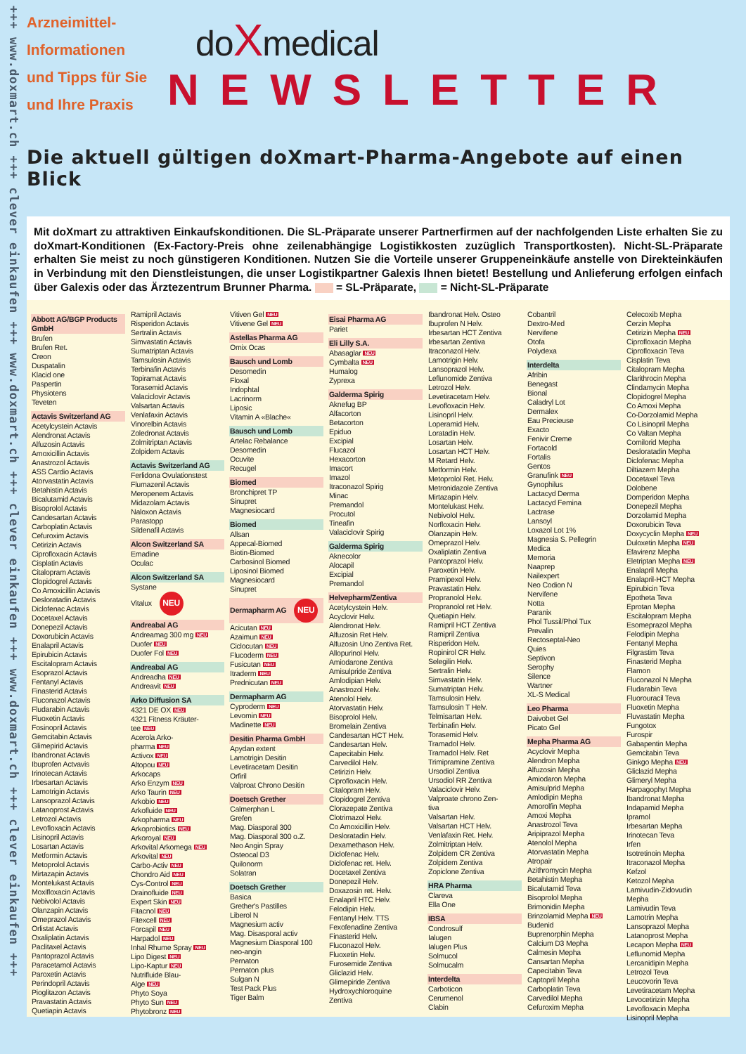+++ www.doxmart.ch +++ clever einkaufen +++ www.doxmart.ch +++ clever einkaufen +++ www.doxmart.ch +++ clever einkaufen +++
Arzneimittel-
Informationen
und Tipps für Sie
und Ihre Praxis
doXmedical
NEWSLETTER
Die aktuell gültigen doXmart-Pharma-Angebote auf einen Blick
Mit doXmart zu attraktiven Einkaufskonditionen. Die SL-Präparate unserer Partnerfirmen auf der nachfolgenden Liste erhalten Sie zu doXmart-Konditionen (Ex-Factory-Preis ohne zeilenabhängige Logistikkosten zuzüglich Transportkosten). Nicht-SL-Präparate erhalten Sie meist zu noch günstigeren Konditionen. Nutzen Sie die Vorteile unserer Gruppeneinkäufe anstelle von Direkteinkäufen in Verbindung mit den Dienstleistungen, die unser Logistikpartner Galexis Ihnen bietet! Bestellung und Anlieferung erfolgen einfach über Galexis oder das Ärztezentrum Brunner Pharma. = SL-Präparate, = Nicht-SL-Präparate
Abbott AG/BGP Products GmbH
Brufen
Brufen Ret.
Creon
Duspatalin
Klacid one
Paspertin
Physiotens
Teveten
Actavis Switzerland AG
Acetylcystein Actavis
Alendronat Actavis
Alfuzosin Actavis
Amoxicillin Actavis
Anastrozol Actavis
ASS Cardio Actavis
Atorvastatin Actavis
Betahistin Actavis
Bicalutamid Actavis
Bisoprolol Actavis
Candesartan Actavis
Carboplatin Actavis
Cefuroxim Actavis
Cetirizin Actavis
Ciprofloxacin Actavis
Cisplatin Actavis
Citalopram Actavis
Clopidogrel Actavis
Co Amoxicillin Actavis
Desloratadin Actavis
Diclofenac Actavis
Docetaxel Actavis
Donepezil Actavis
Doxorubicin Actavis
Enalapril Actavis
Epirubicin Actavis
Escitalopram Actavis
Esoprazol Actavis
Fentanyl Actavis
Finasterid Actavis
Fluconazol Actavis
Fludarabin Actavis
Fluoxetin Actavis
Fosinopril Actavis
Gemcitabin Actavis
Glimepirid Actavis
Ibandronat Actavis
Ibuprofen Actvavis
Irinotecan Actavis
Irbesartan Actavis
Lamotrigin Actavis
Lansoprazol Actavis
Latanoprost Actavis
Letrozol Actavis
Levofloxacin Actavis
Lisinopril Actavis
Losartan Actavis
Metformin Actavis
Metoprolol Actavis
Mirtazapin Actavis
Montelukast Actavis
Moxifloxacin Actavis
Nebivolol Actavis
Olanzapin Actavis
Omeprazol Actavis
Orlistat Actavis
Oxaliplatin Actavis
Paclitaxel Actavis
Pantoprazol Actavis
Paracetamol Actavis
Paroxetin Actavis
Perindopril Actavis
Pioglitazon Actavis
Pravastatin Actavis
Quetiapin Actavis
Ramipril Actavis
Risperidon Actavis
Sertralin Actavis
Simvastatin Actavis
Sumatriptan Actavis
Tamsulosin Actavis
Terbinafin Actavis
Topiramat Actavis
Torasemid Actavis
Valaciclovir Actavis
Valsartan Actavis
Venlafaxin Actavis
Vinorelbin Actavis
Zoledronat Actavis
Zolmitriptan Actavis
Zolpidem Actavis
Actavis Switzerland AG
Ferlidona Ovulationstest
Flumazenil Actavis
Meropenem Actavis
Midazolam Actavis
Naloxon Actavis
Parastopp
Sildenafil Actavis
Alcon Switzerland SA
Emadine
Oculac
Alcon Switzerland SA
Systane
Vitalux NEU
Andreabal AG
Andreamag 300 mg NEU
Duofer NEU
Duofer Fol NEU
Andreabal AG
Andreadha NEU
Andreavit NEU
Arko Diffusion SA
4321 DE OX NEU
4321 Fitness Kräuter-
tee NEU
Acerola Arko-
pharma NEU
Activox NEU
Altopou NEU
Arkocaps
Arko Enzym NEU
Arko Taurin NEU
Arkobio NEU
Arkofluide NEU
Arkopharma NEU
Arkoprobiotics NEU
Arkoroyal NEU
Arkovital Arkomega NEU
Arkovital NEU
Carbo-Activ NEU
Chondro Aid NEU
Cys-Control NEU
Drainofluide NEU
Expert Skin NEU
Fitacnol NEU
Fitexcell NEU
Forcapil NEU
Harpadol NEU
Inhal Rhume Spray NEU
Lipo Digest NEU
Lipo-Kaptur NEU
Nutrifluide Blau-
Alge NEU
Phyto Soya
Phyto Sun NEU
Phytobronz NEU
Vitiven Gel NEU
Vitivene Gel NEU
Astellas Pharma AG
Omix Ocas
Bausch und Lomb
Desomedin
Floxal
Indophtal
Lacrinorm
Liposic
Vitamin A «Blache«
Bausch und Lomb
Artelac Rebalance
Desomedin
Ocuvite
Recugel
Biomed
Bronchipret TP
Sinupret
Magnesiocard
Biomed
Allsan
Appecal-Biomed
Biotin-Biomed
Carbosinol Biomed
Liposinol Biomed
Magnesiocard
Sinupret
Dermapharm AG NEU
Acicutan NEU
Azaimun NEU
Ciclocutan NEU
Flucoderm NEU
Fusicutan NEU
Itraderm NEU
Prednicutan NEU
Dermapharm AG
Cyproderm NEU
Levomin NEU
Madinette NEU
Desitin Pharma GmbH
Apydan extent
Lamotrigin Desitin
Levetiracetam Desitin
Orfiril
Valproat Chrono Desitin
Doetsch Grether
Calmerphan L
Grefen
Mag. Diasporal 300
Mag. Diasporal 300 o.Z.
Neo Angin Spray
Osteocal D3
Quilonorm
Solatran
Doetsch Grether
Basica
Grether's Pastilles
Liberol N
Magnesium activ
Mag. Disasporal activ
Magnesium Diasporal 100
neo-angin
Pernaton
Pernaton plus
Sulgan N
Test Pack Plus
Tiger Balm
Eisai Pharma AG
Pariet
Eli Lilly S.A.
Abasaglar NEU
Cymbalta NEU
Humalog
Zyprexa
Galderma Spirig
Aknefug BP
Alfacorton
Betacorton
Epiduo
Excipial
Flucazol
Hexacorton
Imacort
Imazol
Itraconazol Spirig
Minac
Premandol
Procutol
Tineafin
Valaciclovir Spirig
Galderma Spirig
Aknecolor
Alocapil
Excipial
Premandol
Helvepharm/Zentiva
Acetylcystein Helv.
Acyclovir Helv.
Alendronat Helv.
Alfuzosin Ret Helv.
Alfuzosin Uno Zentiva Ret.
Allopurinol Helv.
Amiodarone Zentiva
Amisulpride Zentiva
Amlodipian Helv.
Anastrozol Helv.
Atenolol Helv.
Atorvastatin Helv.
Bisoprolol Helv.
Bromelain Zentiva
Candesartan HCT Helv.
Candesartan Helv.
Capecitabin Helv.
Carvedilol Helv.
Cetirizin Helv.
Ciprofloxacin Helv.
Citalopram Helv.
Clopidogrel Zentiva
Clorazepate Zentiva
Clotrimazol Helv.
Co Amoxicillin Helv.
Desloratadin Helv.
Dexamethason Helv.
Diclofenac Helv.
Diclofenac ret. Helv.
Docetaxel Zentiva
Donepezil Helv.
Doxazosin ret. Helv.
Enalapril HTC Helv.
Felodipin Helv.
Fentanyl Helv. TTS
Fexofenadine Zentiva
Finasterid Helv.
Fluconazol Helv.
Fluoxetin Helv.
Furosemide Zentiva
Gliclazid Helv.
Glimepiride Zentiva
Hydroxychloroquine
Zentiva
Ibandronat Helv. Osteo
Ibuprofen N Helv.
Irbesartan HCT Zentiva
Irbesartan Zentiva
Itraconazol Helv.
Lamotrigin Helv.
Lansoprazol Helv.
Leflunomide Zentiva
Letrozol Helv.
Levetiracetam Helv.
Levofloxacin Helv.
Lisinopril Helv.
Loperamid Helv.
Loratadin Helv.
Losartan Helv.
Losartan HCT Helv.
M Retard Helv.
Metformin Helv.
Metoprolol Ret. Helv.
Metronidazole Zentiva
Mirtazapin Helv.
Montelukast Helv.
Nebivolol Helv.
Norfloxacin Helv.
Olanzapin Helv.
Omeprazol Helv.
Oxaliplatin Zentiva
Pantoprazol Helv.
Paroxetin Helv.
Pramipexol Helv.
Pravastatin Helv.
Propranolol Helv.
Propranolol ret Helv.
Quetiapin Helv.
Ramipril HCT Zentiva
Ramipril Zentiva
Risperidon Helv.
Ropinirol CR Helv.
Selegilin Helv.
Sertralin Helv.
Simvastatin Helv.
Sumatriptan Helv.
Tamsulosin Helv.
Tamsulosin T Helv.
Telmisartan Helv.
Terbinafin Helv.
Torasemid Helv.
Tramadol Helv.
Tramadol Helv. Ret
Trimipramine Zentiva
Ursodiol Zentiva
Ursodiol RR Zentiva
Valaciclovir Helv.
Valproate chrono Zen-
tiva
Valsartan Helv.
Valsartan HCT Helv.
Venlafaxin Ret. Helv.
Zolmitriptan Helv.
Zolpidem CR Zentiva
Zolpidem Zentiva
Zopiclone Zentiva
HRA Pharma
Clareva
Ella One
IBSA
Condrosulf
Ialugen
Ialugen Plus
Solmucol
Solmucalm
Interdelta
Carboticon
Cerumenol
Clabin
Cobantril
Dextro-Med
Nervifene
Otofa
Polydexa
Interdelta
Afribin
Benegast
Bional
Caladryl Lot
Dermalex
Eau Precieuse
Exacto
Fenivir Creme
Fortacold
Fortalis
Gentos
Granufink NEU
Gynophilus
Lactacyd Derma
Lactacyd Femina
Lactrase
Lansoyl
Loxazol Lot 1%
Magnesia S. Pellegrin
Medica
Memoria
Naaprep
Nailexpert
Neo Codion N
Nervifene
Notta
Paranix
Phol Tussil/Phol Tux
Prevalin
Rectoseptal-Neo
Quies
Septivon
Serophy
Silence
Wartner
XL-S Medical
Leo Pharma
Daivobet Gel
Picato Gel
Mepha Pharma AG
Acyclovir Mepha
Alendron Mepha
Alfuzosin Mepha
Amiodaron Mepha
Amisulprid Mepha
Amlodipin Mepha
Amorolfin Mepha
Amoxi Mepha
Anastrozol Teva
Aripiprazol Mepha
Atenolol Mepha
Atorvastatin Mepha
Atropair
Azithromycin Mepha
Betahistin Mepha
Bicalutamid Teva
Bisoprolol Mepha
Brimonidin Mepha
Brinzolamid Mepha NEU
Budenid
Buprenorphin Mepha
Calcium D3 Mepha
Calmesin Mepha
Cansartan Mepha
Capecitabin Teva
Captopril Mepha
Carboplatin Teva
Carvedilol Mepha
Cefuroxim Mepha
Celecoxib Mepha
Cerzin Mepha
Cetirizin Mepha NEU
Ciprofloxacin Mepha
Ciprofloxacin Teva
Cisplatin Teva
Citalopram Mepha
Clarithrocin Mepha
Clindamycin Mepha
Clopidogrel Mepha
Co Amoxi Mepha
Co-Dorzolamid Mepha
Co Lisinopril Mepha
Co Valtan Mepha
Comilorid Mepha
Desloratadin Mepha
Diclofenac Mepha
Diltiazem Mepha
Docetaxel Teva
Dolobene
Domperidon Mepha
Donepezil Mepha
Dorzolamid Mepha
Doxorubicin Teva
Doxycyclin Mepha NEU
Duloxetin Mepha NEU
Efavirenz Mepha
Eletriptan Mepha NEU
Enalapril Mepha
Enalapril-HCT Mepha
Epirubicin Teva
Epotheta Teva
Eprotan Mepha
Escitalopram Mepha
Esomeprazol Mepha
Felodipin Mepha
Fentanyl Mepha
Filgrastim Teva
Finasterid Mepha
Flamon
Fluconazol N Mepha
Fludarabin Teva
Fluorouracil Teva
Fluoxetin Mepha
Fluvastatin Mepha
Fungotox
Furospir
Gabapentin Mepha
Gemcitabin Teva
Ginkgo Mepha NEU
Gliclazid Mepha
Glimeryl Mepha
Harpagophyt Mepha
Ibandronat Mepha
Indapamid Mepha
Ipramol
Irbesartan Mepha
Irinotecan Teva
Irfen
Isotretinoin Mepha
Itraconazol Mepha
Kefzol
Ketozol Mepha
Lamivudin-Zidovudin
Mepha
Lamivudin Teva
Lamotrin Mepha
Lansoprazol Mepha
Latanoprost Mepha
Lecapon Mepha NEU
Leflunomid Mepha
Lercanidipin Mepha
Letrozol Teva
Leucovorin Teva
Levetiracetam Mepha
Levocetirizin Mepha
Levofloxacin Mepha
Lisinopril Mepha